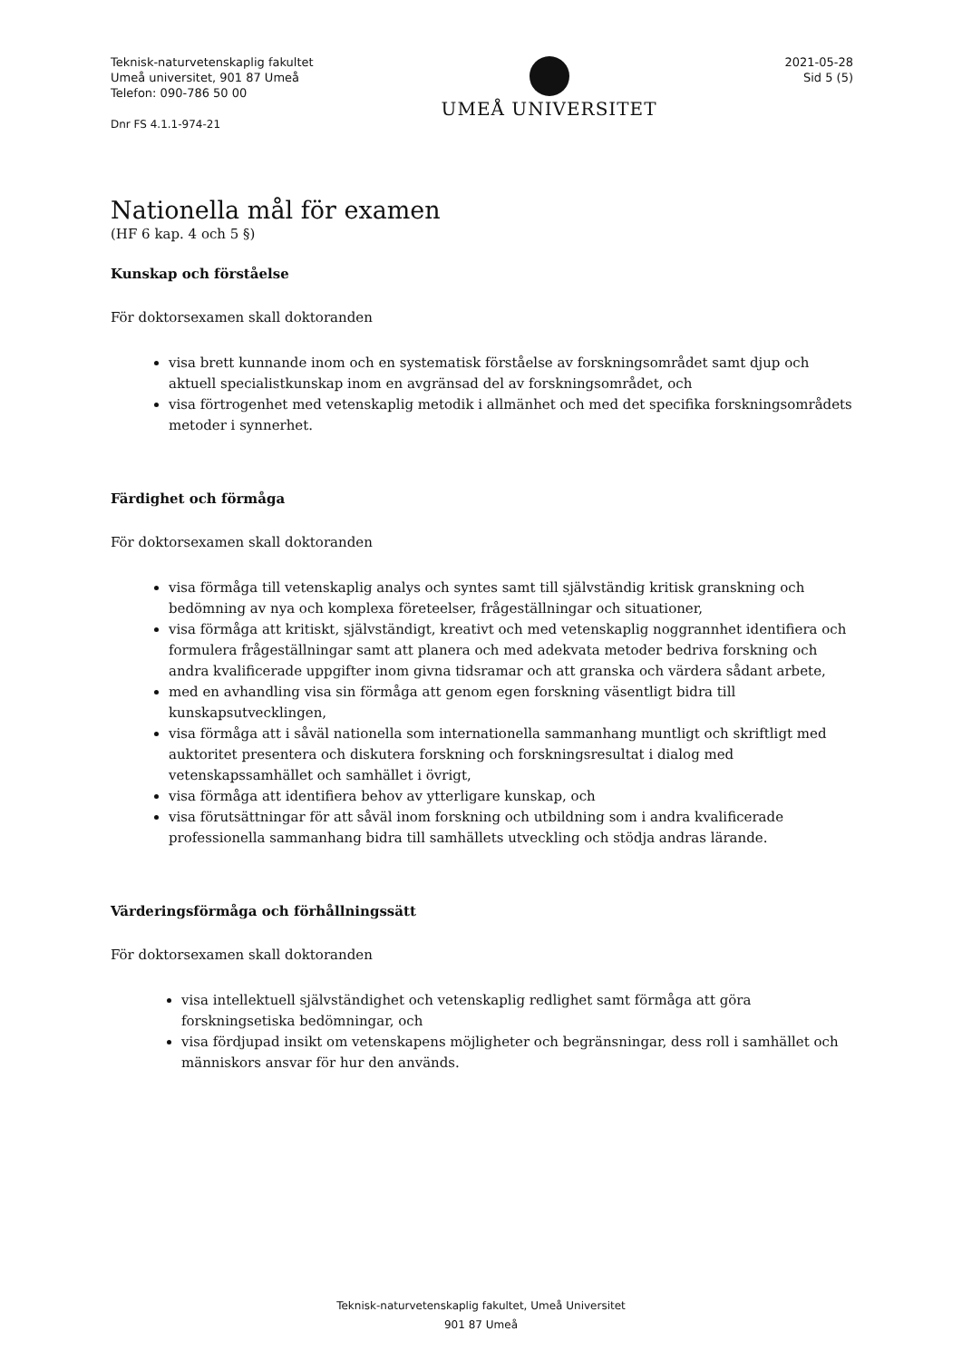Teknisk-naturvetenskaplig fakultet
Umeå universitet, 901 87 Umeå
Telefon: 090-786 50 00
Dnr FS 4.1.1-974-21
UMEÅ UNIVERSITET
2021-05-28
Sid 5 (5)
Nationella mål för examen
(HF 6 kap. 4 och 5 §)
Kunskap och förståelse
För doktorsexamen skall doktoranden
visa brett kunnande inom och en systematisk förståelse av forskningsområdet samt djup och aktuell specialistkunskap inom en avgränsad del av forskningsområdet, och
visa förtrogenhet med vetenskaplig metodik i allmänhet och med det specifika forskningsområdets metoder i synnerhet.
Färdighet och förmåga
För doktorsexamen skall doktoranden
visa förmåga till vetenskaplig analys och syntes samt till självständig kritisk granskning och bedömning av nya och komplexa företeelser, frågeställningar och situationer,
visa förmåga att kritiskt, självständigt, kreativt och med vetenskaplig noggrannhet identifiera och formulera frågeställningar samt att planera och med adekvata metoder bedriva forskning och andra kvalificerade uppgifter inom givna tidsramar och att granska och värdera sådant arbete,
med en avhandling visa sin förmåga att genom egen forskning väsentligt bidra till kunskapsutvecklingen,
visa förmåga att i såväl nationella som internationella sammanhang muntligt och skriftligt med auktoritet presentera och diskutera forskning och forskningsresultat i dialog med vetenskapssamhället och samhället i övrigt,
visa förmåga att identifiera behov av ytterligare kunskap, och
visa förutsättningar för att såväl inom forskning och utbildning som i andra kvalificerade professionella sammanhang bidra till samhällets utveckling och stödja andras lärande.
Värderingsförmåga och förhållningssätt
För doktorsexamen skall doktoranden
visa intellektuell självständighet och vetenskaplig redlighet samt förmåga att göra forskningsetiska bedömningar, och
visa fördjupad insikt om vetenskapens möjligheter och begränsningar, dess roll i samhället och människors ansvar för hur den används.
Teknisk-naturvetenskaplig fakultet, Umeå Universitet
901 87 Umeå